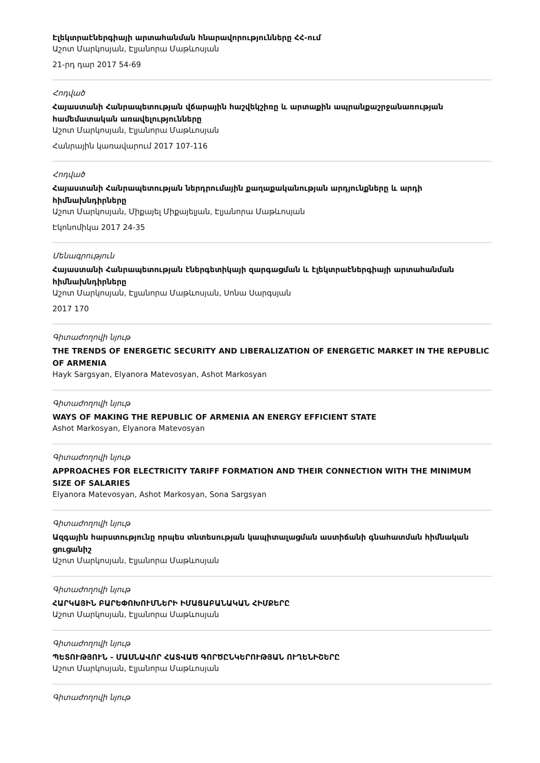Էլեկտրաէներգիայի արտահանման հնարավորությունները ՀՀ-ում
Աշոտ Մարկոսյան, Էլյանորա Մաթևոսյան
21-րդ դար 2017 54-69
Հոդված
Հայաստանի Հանրապետության վճարային հաշվեկշիռը և արտաքին ապրանքաշրջանառության համեմատական առավելությունները
Աշոտ Մարկոսյան, Էլյանորա Մաթևոսյան
Հանրային կառավարում 2017 107-116
Հոդված
Հայաստանի Հանրապետության ներդրումային քաղաքականության արդյունքները և արդի հիմնախնդիրները
Աշոտ Մարկոսյան, Միքայել Միքայելյան, Էլյանորա Մաթևոսյան
Էկոնոմիկա 2017 24-35
Մենագրություն
Հայաստանի Հանրապետության էներգետիկայի զարգացման և էլեկտրաէներգիայի արտահանման հիմնախնդիրները
Աշոտ Մարկոսյան, Էլյանորա Մաթևոսյան, Սոնա Սարգսյան
2017 170
Գիտաժողովի նյութ
THE TRENDS OF ENERGETIC SECURITY AND LIBERALIZATION OF ENERGETIC MARKET IN THE REPUBLIC OF ARMENIA
Hayk Sargsyan, Elyanora Matevosyan, Ashot Markosyan
Գիտաժողովի նյութ
WAYS OF MAKING THE REPUBLIC OF ARMENIA AN ENERGY EFFICIENT STATE
Ashot Markosyan, Elyanora Matevosyan
Գիտաժողովի նյութ
APPROACHES FOR ELECTRICITY TARIFF FORMATION AND THEIR CONNECTION WITH THE MINIMUM SIZE OF SALARIES
Elyanora Matevosyan, Ashot Markosyan, Sona Sargsyan
Գիտաժողովի նյութ
Ազգային հարստությունը որպես տնտեսության կապիտալացման աստիճանի գնահատման հիմնական ցուցանիշ
Աշոտ Մարկոսյան, Էլյանորա Մաթևոսյան
Գիտաժողովի նյութ
ՀԱՐԿԱՅԻՆ ԲԱՐԵՓՈԽՈՒՄՆԵՐԻ ԻՄԱՑԱԲԱՆԱԿԱՆ ՀԻՄՔԵՐԸ
Աշոտ Մարկոսյան, Էլյանորա Մաթևոսյան
Գիտաժողովի նյութ
ՊԵՏՈՒԹՅՈՒՆ - ՄԱՍՆԱՎՈՐ ՀԱՏՎԱԾ ԳՈՐԾԸՆԿԵՐՈՒԹՅԱՆ ՈՒՂԵՆԻՇԵՐԸ
Աշոտ Մարկոսյան, Էլյանորա Մաթևոսյան
Գիտաժողովի նյութ